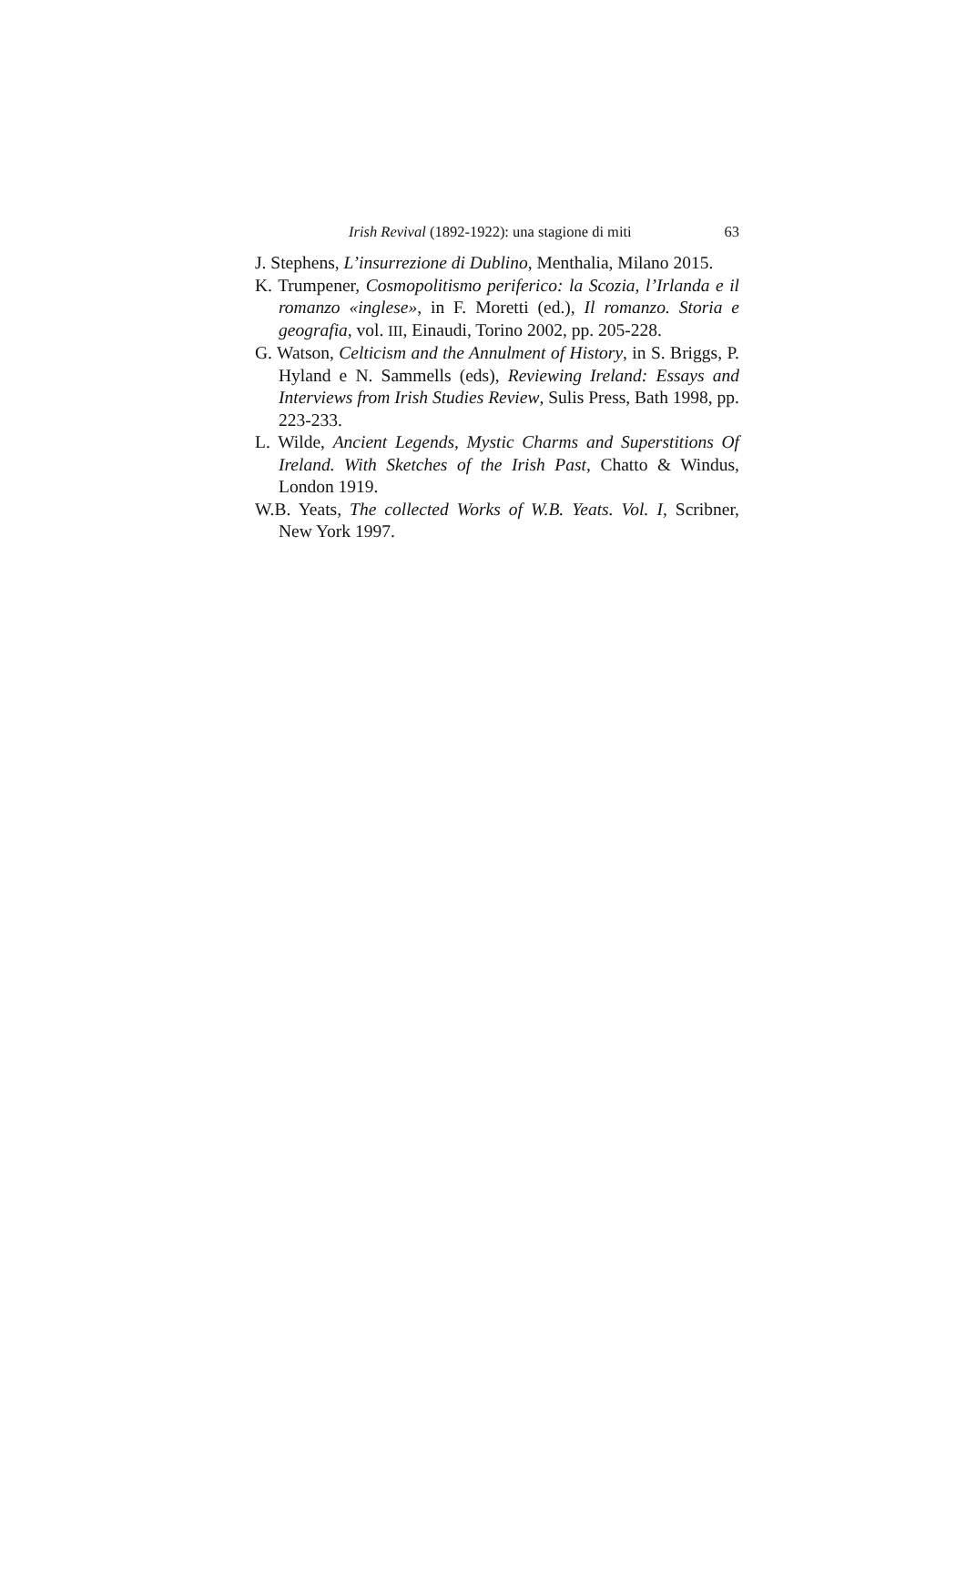Irish Revival (1892-1922): una stagione di miti 63
J. Stephens, L’insurrezione di Dublino, Menthalia, Milano 2015.
K. Trumpener, Cosmopolitismo periferico: la Scozia, l’Irlanda e il romanzo «inglese», in F. Moretti (ed.), Il romanzo. Storia e geografia, vol. III, Einaudi, Torino 2002, pp. 205-228.
G. Watson, Celticism and the Annulment of History, in S. Briggs, P. Hyland e N. Sammells (eds), Reviewing Ireland: Essays and Interviews from Irish Studies Review, Sulis Press, Bath 1998, pp. 223-233.
L. Wilde, Ancient Legends, Mystic Charms and Superstitions Of Ireland. With Sketches of the Irish Past, Chatto & Windus, London 1919.
W.B. Yeats, The collected Works of W.B. Yeats. Vol. I, Scribner, New York 1997.